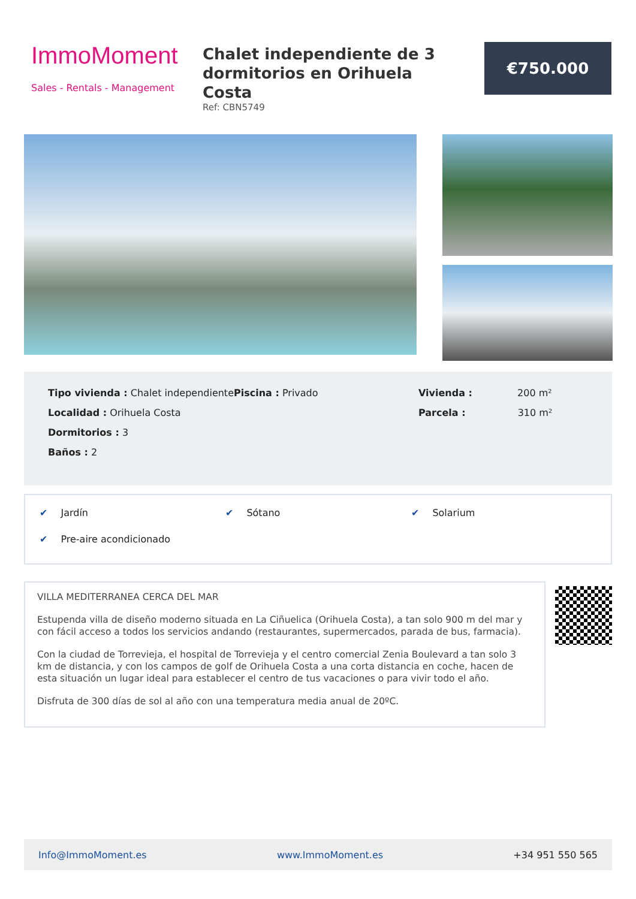ImmoMoment
Sales - Rentals - Management
Chalet independiente de 3 dormitorios en Orihuela Costa
Ref: CBN5749
€750.000
Tipo vivienda : Chalet independiente
Localidad : Orihuela Costa
Dormitorios : 3
Baños : 2
Piscina : Privado Vivienda : 200 m²
Parcela : 310 m²
✔ Jardín
✔ Sótano
✔ Solarium
✔ Pre-aire acondicionado
VILLA MEDITERRANEA CERCA DEL MAR
Estupenda villa de diseño moderno situada en La Ciñuelica (Orihuela Costa), a tan solo 900 m del mar y con fácil acceso a todos los servicios andando (restaurantes, supermercados, parada de bus, farmacia).
Con la ciudad de Torrevieja, el hospital de Torrevieja y el centro comercial Zenia Boulevard a tan solo 3 km de distancia, y con los campos de golf de Orihuela Costa a una corta distancia en coche, hacen de esta situación un lugar ideal para establecer el centro de tus vacaciones o para vivir todo el año.
Disfruta de 300 días de sol al año con una temperatura media anual de 20ºC.
Info@ImmoMoment.es www.ImmoMoment.es +34 951 550 565